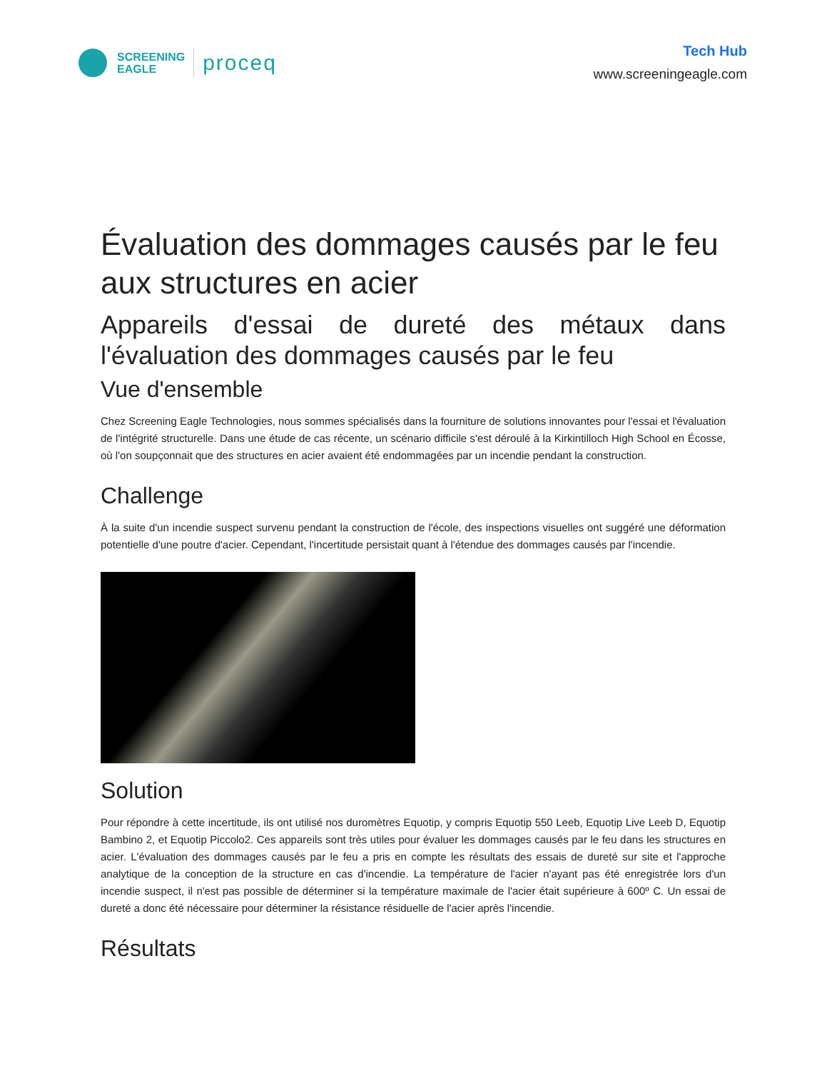SCREENING
EAGLE
proceq
Tech Hub
www.screeningeagle.com
Évaluation des dommages causés par le feu aux structures en acier
Appareils d'essai de dureté des métaux dans l'évaluation des dommages causés par le feu
Vue d'ensemble
Chez Screening Eagle Technologies, nous sommes spécialisés dans la fourniture de solutions innovantes pour l'essai et l'évaluation de l'intégrité structurelle. Dans une étude de cas récente, un scénario difficile s'est déroulé à la Kirkintilloch High School en Écosse, où l'on soupçonnait que des structures en acier avaient été endommagées par un incendie pendant la construction.
Challenge
À la suite d'un incendie suspect survenu pendant la construction de l'école, des inspections visuelles ont suggéré une déformation potentielle d'une poutre d'acier. Cependant, l'incertitude persistait quant à l'étendue des dommages causés par l'incendie.
Solution
Pour répondre à cette incertitude, ils ont utilisé nos duromètres Equotip, y compris Equotip 550 Leeb, Equotip Live Leeb D, Equotip Bambino 2, et Equotip Piccolo2. Ces appareils sont très utiles pour évaluer les dommages causés par le feu dans les structures en acier. L'évaluation des dommages causés par le feu a pris en compte les résultats des essais de dureté sur site et l'approche analytique de la conception de la structure en cas d'incendie. La température de l'acier n'ayant pas été enregistrée lors d'un incendie suspect, il n'est pas possible de déterminer si la température maximale de l'acier était supérieure à 600º C. Un essai de dureté a donc été nécessaire pour déterminer la résistance résiduelle de l'acier après l'incendie.
Résultats